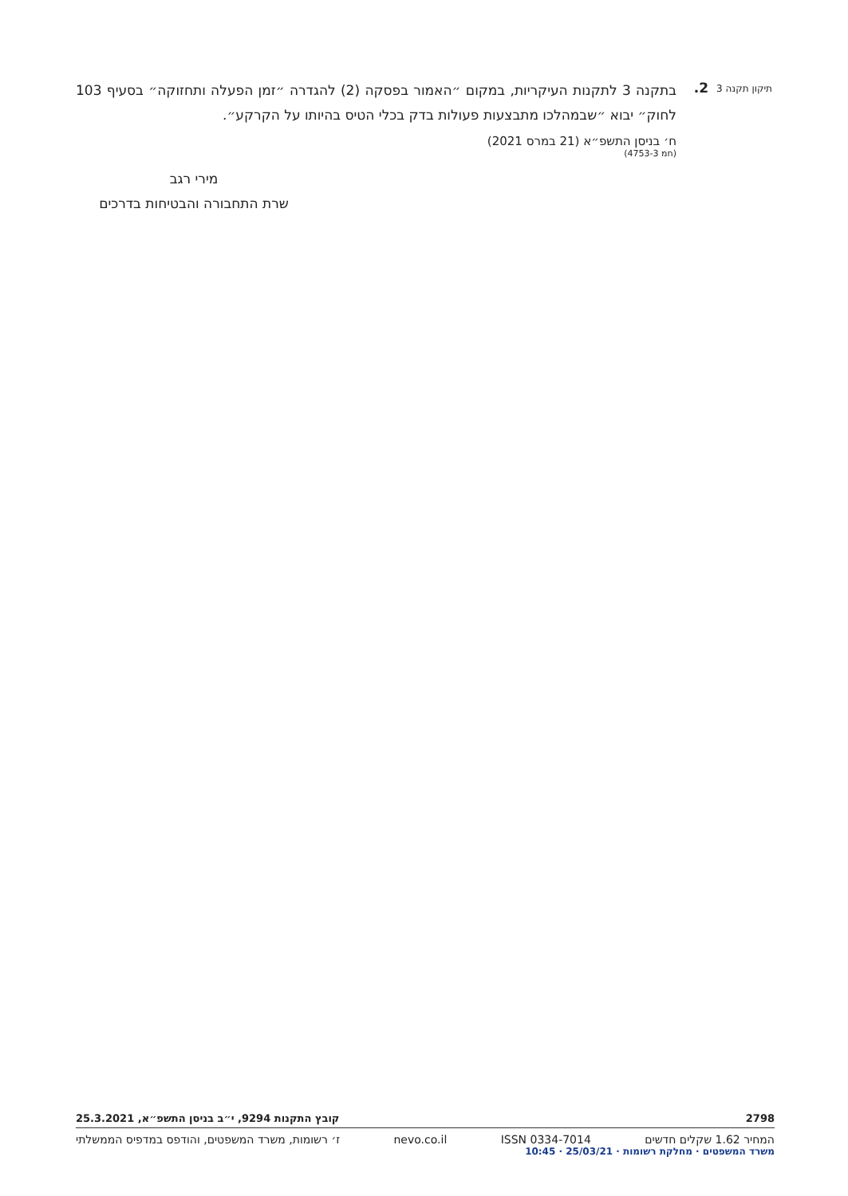תיקון תקנה 3
2.
בתקנה 3 לתקנות העיקריות, במקום ״האמור בפסקה (2) להגדרה ״זמן הפעלה ותחזוקה״ בסעיף 103 לחוק״ יבוא ״שבמהלכו מתבצעות פעולות בדק בכלי הטיס בהיותו על הקרקע״.
ח׳ בניסן התשפ״א (21 במרס 2021)
(חמ 3‑4753)
מירי רגב
שרת התחבורה והבטיחות בדרכים
2798 קובץ התקנות 9294, י״ב בניסן התשפ״א, 25.3.2021
המחיר 1.62 שקלים חדשים ISSN 0334-7014 nevo.co.il ז׳ רשומות, משרד המשפטים, והודפס במדפיס הממשלתי
משרד המשפטים · מחלקת רשומות · 25/03/21 · 10:45